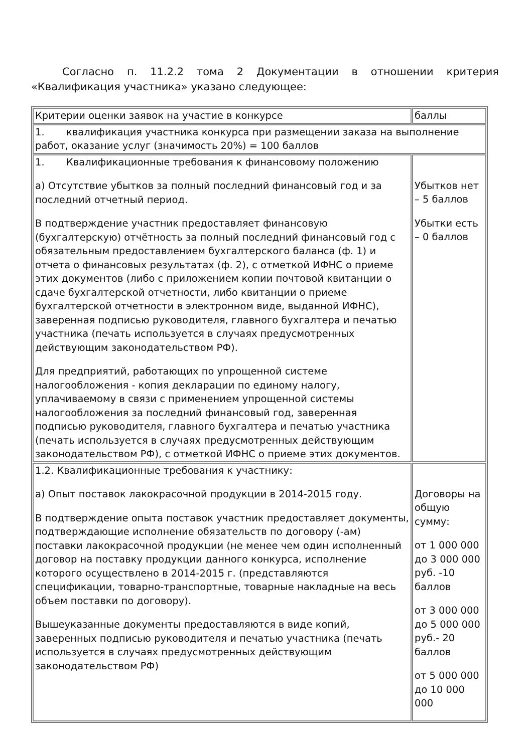Согласно п. 11.2.2 тома 2 Документации в отношении критерия «Квалификация участника» указано следующее:
| Критерии оценки заявок на участие в конкурсе | баллы |
| 1. квалификация участника конкурса при размещении заказа на выполнение работ, оказание услуг (значимость 20%) = 100 баллов | |
| 1. Квалификационные требования к финансовому положению а) Отсутствие убытков за полный последний финансовый год и за последний отчетный период. В подтверждение участник предоставляет финансовую (бухгалтерскую) отчётность за полный последний финансовый год с обязательным предоставлением бухгалтерского баланса (ф. 1) и отчета о финансовых результатах (ф. 2), с отметкой ИФНС о приеме этих документов (либо с приложением копии почтовой квитанции о сдаче бухгалтерской отчетности, либо квитанции о приеме бухгалтерской отчетности в электронном виде, выданной ИФНС), заверенная подписью руководителя, главного бухгалтера и печатью участника (печать используется в случаях предусмотренных действующим законодательством РФ). Для предприятий, работающих по упрощенной системе налогообложения - копия декларации по единому налогу, уплачиваемому в связи с применением упрощенной системы налогообложения за последний финансовый год, заверенная подписью руководителя, главного бухгалтера и печатью участника (печать используется в случаях предусмотренных действующим законодательством РФ), с отметкой ИФНС о приеме этих документов. | Убытков нет – 5 баллов Убытки есть – 0 баллов |
| 1.2. Квалификационные требования к участнику: а) Опыт поставок лакокрасочной продукции в 2014-2015 году. В подтверждение опыта поставок участник предоставляет документы, подтверждающие исполнение обязательств по договору (-ам) поставки лакокрасочной продукции (не менее чем один исполненный договор на поставку продукции данного конкурса, исполнение которого осуществлено в 2014-2015 г. (представляются спецификации, товарно-транспортные, товарные накладные на весь объем поставки по договору). Вышеуказанные документы предоставляются в виде копий, заверенных подписью руководителя и печатью участника (печать используется в случаях предусмотренных действующим законодательством РФ) | Договоры на общую сумму: от 1 000 000 до 3 000 000 руб. -10 баллов от 3 000 000 до 5 000 000 руб.- 20 баллов от 5 000 000 до 10 000 000 |